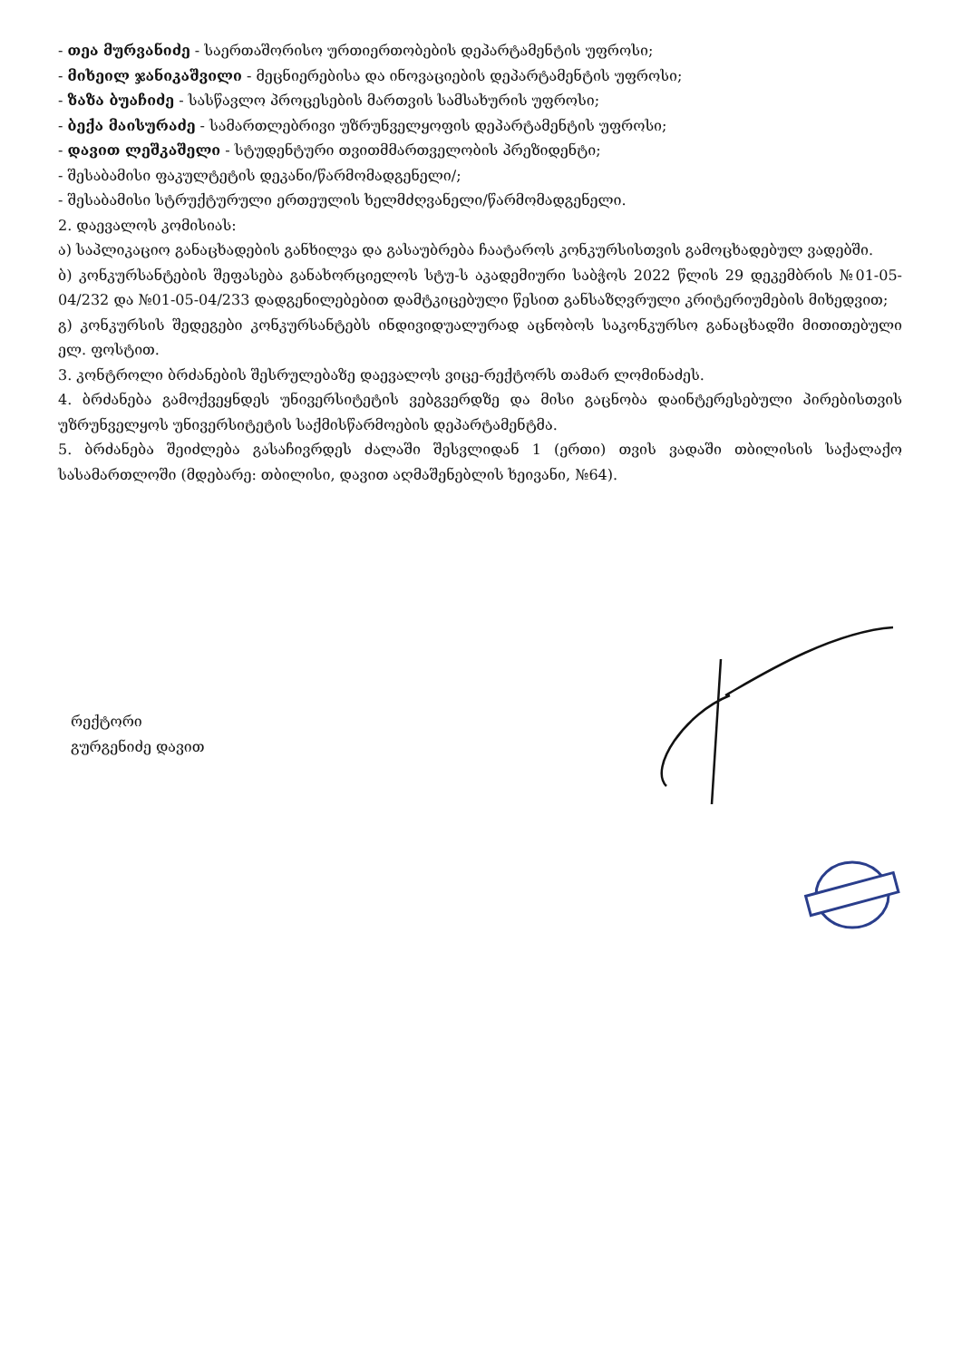- თეა მურვანიძე - საერთაშორისო ურთიერთობების დეპარტამენტის უფროსი;
- მიხეილ ჯანიკაშვილი - მეცნიერებისა და ინოვაციების დეპარტამენტის უფროსი;
- ზაზა ბუაჩიძე - სასწავლო პროცესების მართვის სამსახურის უფროსი;
- ბექა მაისურაძე - სამართლებრივი უზრუნველყოფის დეპარტამენტის უფროსი;
- დავით ლეშკაშელი - სტუდენტური თვითმმართველობის პრეზიდენტი;
- შესაბამისი ფაკულტეტის დეკანი/წარმომადგენელი/;
- შესაბამისი სტრუქტურული ერთეულის ხელმძღვანელი/წარმომადგენელი.
2. დაევალოს კომისიას:
ა) საპლიკაციო განაცხადების განხილვა და გასაუბრება ჩაატაროს კონკურსისთვის გამოცხადებულ ვადებში.
ბ) კონკურსანტების შეფასება განახორციელოს სტუ-ს აკადემიური საბჭოს 2022 წლის 29 დეკემბრის №01-05-04/232 და №01-05-04/233 დადგენილებებით დამტკიცებული წესით განსაზღვრული კრიტერიუმების მიხედვით;
გ) კონკურსის შედეგები კონკურსანტებს ინდივიდუალურად აცნობოს საკონკურსო განაცხადში მითითებული ელ. ფოსტით.
3. კონტროლი ბრძანების შესრულებაზე დაევალოს ვიცე-რექტორს თამარ ლომინაძეს.
4. ბრძანება გამოქვეყნდეს უნივერსიტეტის ვებგვერდზე და მისი გაცნობა დაინტერესებული პირებისთვის უზრუნველყოს უნივერსიტეტის საქმისწარმოების დეპარტამენტმა.
5. ბრძანება შეიძლება გასაჩივრდეს ძალაში შესვლიდან 1 (ერთი) თვის ვადაში თბილისის საქალაქო სასამართლოში (მდებარე: თბილისი, დავით აღმაშენებლის ხეივანი, №64).
რექტორი
გურგენიძე დავით